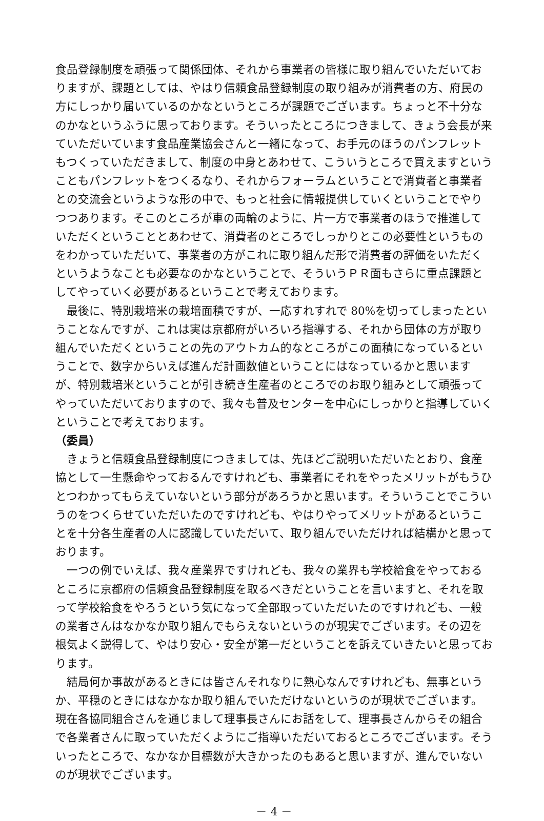食品登録制度を頑張って関係団体、それから事業者の皆様に取り組んでいただいておりますが、課題としては、やはり信頼食品登録制度の取り組みが消費者の方、府民の方にしっかり届いているのかなというところが課題でございます。ちょっと不十分なのかなというふうに思っております。そういったところにつきまして、きょう会長が来ていただいています食品産業協会さんと一緒になって、お手元のほうのパンフレットもつくっていただきまして、制度の中身とあわせて、こういうところで買えますということもパンフレットをつくるなり、それからフォーラムということで消費者と事業者との交流会というような形の中で、もっと社会に情報提供していくということでやりつつあります。そこのところが車の両輪のように、片一方で事業者のほうで推進していただくということとあわせて、消費者のところでしっかりとこの必要性というものをわかっていただいて、事業者の方がこれに取り組んだ形で消費者の評価をいただくというようなことも必要なのかなということで、そういうＰＲ面もさらに重点課題としてやっていく必要があるということで考えております。
最後に、特別栽培米の栽培面積ですが、一応すれすれで 80%を切ってしまったということなんですが、これは実は京都府がいろいろ指導する、それから団体の方が取り組んでいただくということの先のアウトカム的なところがこの面積になっているということで、数字からいえば進んだ計画数値ということにはなっているかと思いますが、特別栽培米ということが引き続き生産者のところでのお取り組みとして頑張ってやっていただいておりますので、我々も普及センターを中心にしっかりと指導していくということで考えております。
（委員）
きょうと信頼食品登録制度につきましては、先ほどご説明いただいたとおり、食産協として一生懸命やっておるんですけれども、事業者にそれをやったメリットがもうひとつわかってもらえていないという部分があろうかと思います。そういうことでこういうのをつくらせていただいたのですけれども、やはりやってメリットがあるということを十分各生産者の人に認識していただいて、取り組んでいただければ結構かと思っております。
一つの例でいえば、我々産業界ですけれども、我々の業界も学校給食をやっておるところに京都府の信頼食品登録制度を取るべきだということを言いますと、それを取って学校給食をやろうという気になって全部取っていただいたのですけれども、一般の業者さんはなかなか取り組んでもらえないというのが現実でございます。その辺を根気よく説得して、やはり安心・安全が第一だということを訴えていきたいと思っております。
結局何か事故があるときには皆さんそれなりに熱心なんですけれども、無事というか、平穏のときにはなかなか取り組んでいただけないというのが現状でございます。現在各協同組合さんを通じまして理事長さんにお話をして、理事長さんからその組合で各業者さんに取っていただくようにご指導いただいておるところでございます。そういったところで、なかなか目標数が大きかったのもあると思いますが、進んでいないのが現状でございます。
－ 4 －